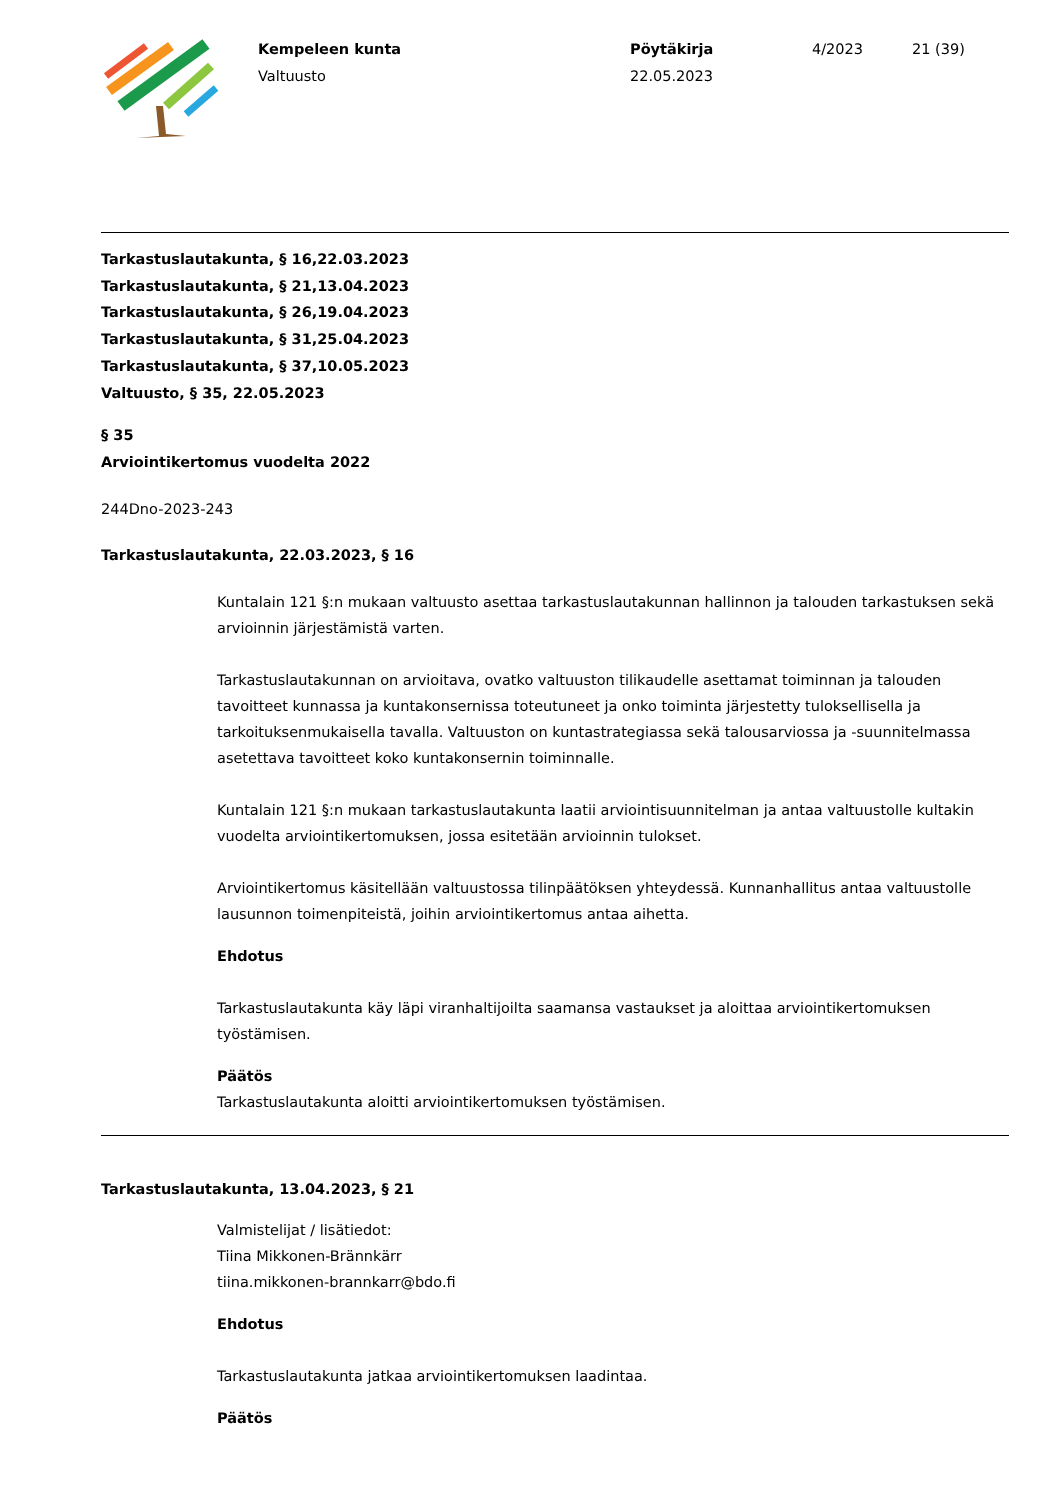Kempeleen kunta
Valtuusto
Pöytäkirja
22.05.2023
4/2023 21 (39)
Tarkastuslautakunta, § 16,22.03.2023
Tarkastuslautakunta, § 21,13.04.2023
Tarkastuslautakunta, § 26,19.04.2023
Tarkastuslautakunta, § 31,25.04.2023
Tarkastuslautakunta, § 37,10.05.2023
Valtuusto, § 35, 22.05.2023
§ 35
Arviointikertomus vuodelta 2022
244Dno-2023-243
Tarkastuslautakunta, 22.03.2023, § 16
Kuntalain 121 §:n mukaan valtuusto asettaa tarkastuslautakunnan hallinnon ja talouden tarkastuksen sekä arvioinnin järjestämistä varten.
Tarkastuslautakunnan on arvioitava, ovatko valtuuston tilikaudelle asettamat toiminnan ja talouden tavoitteet kunnassa ja kuntakonsernissa toteutuneet ja onko toiminta järjestetty tuloksellisella ja tarkoituksenmukaisella tavalla. Valtuuston on kuntastrategiassa sekä talousarviossa ja -suunnitelmassa asetettava tavoitteet koko kuntakonsernin toiminnalle.
Kuntalain 121 §:n mukaan tarkastuslautakunta laatii arviointisuunnitelman ja antaa valtuustolle kultakin vuodelta arviointikertomuksen, jossa esitetään arvioinnin tulokset.
Arviointikertomus käsitellään valtuustossa tilinpäätöksen yhteydessä. Kunnanhallitus antaa valtuustolle lausunnon toimenpiteistä, joihin arviointikertomus antaa aihetta.
Ehdotus
Tarkastuslautakunta käy läpi viranhaltijoilta saamansa vastaukset ja aloittaa arviointikertomuksen työstämisen.
Päätös
Tarkastuslautakunta aloitti arviointikertomuksen työstämisen.
Tarkastuslautakunta, 13.04.2023, § 21
Valmistelijat / lisätiedot:
Tiina Mikkonen-Brännkärr
tiina.mikkonen-brannkarr@bdo.fi
Ehdotus
Tarkastuslautakunta jatkaa arviointikertomuksen laadintaa.
Päätös